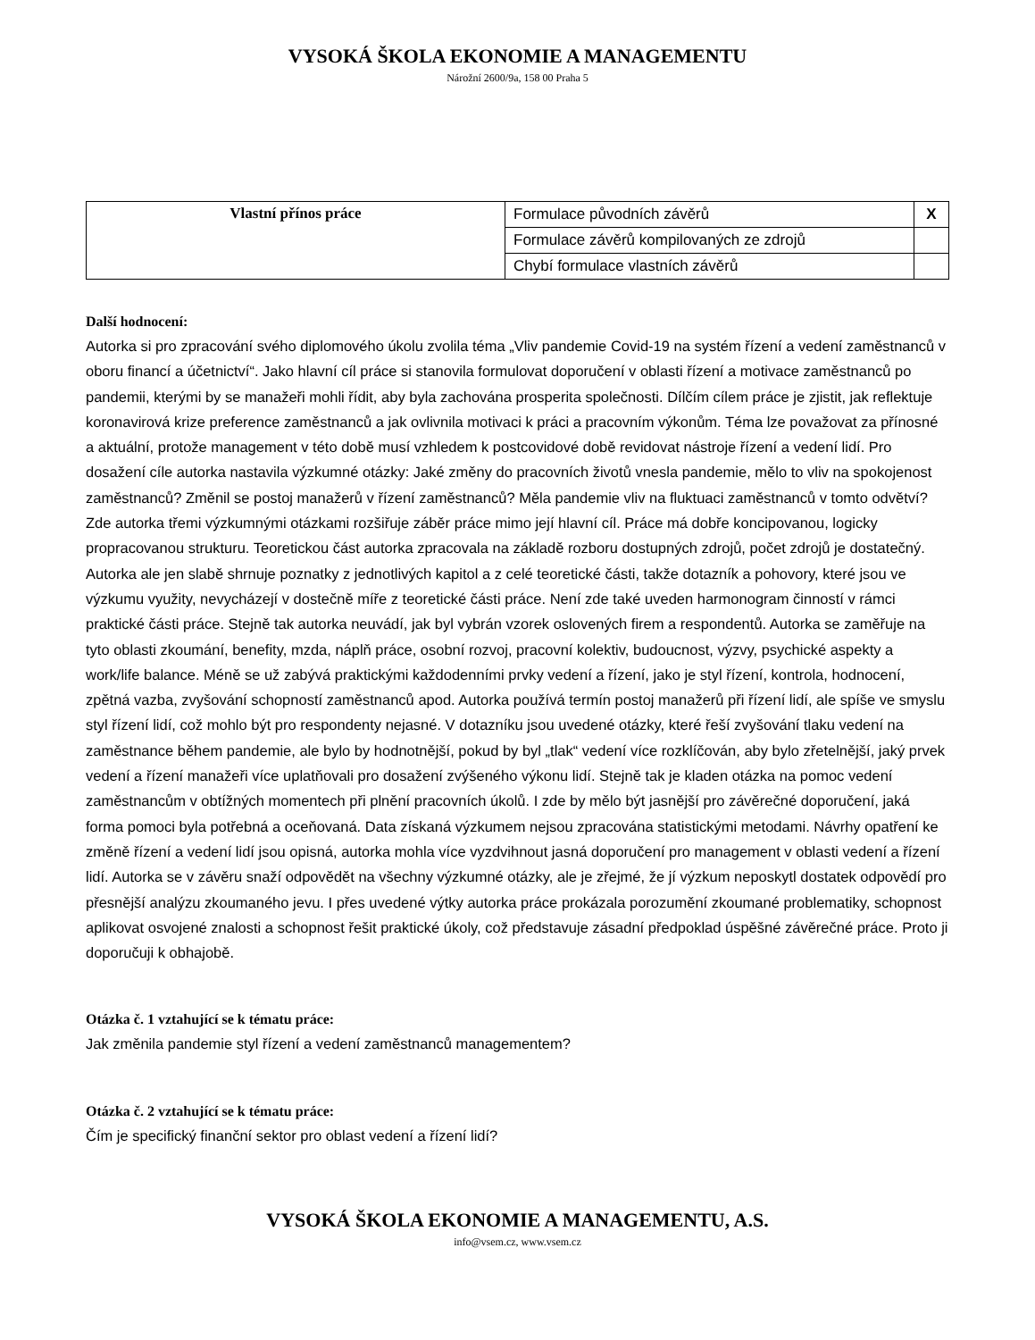VYSOKÁ ŠKOLA EKONOMIE A MANAGEMENTU
Nárožní 2600/9a, 158 00 Praha 5
| Vlastní přínos práce | Formulace původních závěrů | X |
| | Formulace závěrů kompilovaných ze zdrojů | |
| | Chybí formulace vlastních závěrů | |
Další hodnocení:
Autorka si pro zpracování svého diplomového úkolu zvolila téma „Vliv pandemie Covid-19 na systém řízení a vedení zaměstnanců v oboru financí a účetnictví“. Jako hlavní cíl práce si stanovila formulovat doporučení v oblasti řízení a motivace zaměstnanců po pandemii, kterými by se manažeři mohli řídit, aby byla zachována prosperita společnosti. Dílčím cílem práce je zjistit, jak reflektuje koronavirová krize preference zaměstnanců a jak ovlivnila motivaci k práci a pracovním výkonům. Téma lze považovat za přínosné a aktuální, protože management v této době musí vzhledem k postcovidové době revidovat nástroje řízení a vedení lidí. Pro dosažení cíle autorka nastavila výzkumné otázky: Jaké změny do pracovních životů vnesla pandemie, mělo to vliv na spokojenost zaměstnanců? Změnil se postoj manažerů v řízení zaměstnanců? Měla pandemie vliv na fluktuaci zaměstnanců v tomto odvětví? Zde autorka třemi výzkumnými otázkami rozšiřuje záběr práce mimo její hlavní cíl. Práce má dobře koncipovanou, logicky propracovanou strukturu. Teoretickou část autorka zpracovala na základě rozboru dostupných zdrojů, počet zdrojů je dostatečný. Autorka ale jen slabě shrnuje poznatky z jednotlivých kapitol a z celé teoretické části, takže dotazník a pohovory, které jsou ve výzkumu využity, nevycházejí v dostečně míře z teoretické části práce. Není zde také uveden harmonogram činností v rámci praktické části práce. Stejně tak autorka neuvádí, jak byl vybrán vzorek oslovených firem a respondentů. Autorka se zaměřuje na tyto oblasti zkoumání, benefity, mzda, náplň práce, osobní rozvoj, pracovní kolektiv, budoucnost, výzvy, psychické aspekty a work/life balance. Méně se už zabývá praktickými každodenními prvky vedení a řízení, jako je styl řízení, kontrola, hodnocení, zpětná vazba, zvyšování schopností zaměstnanců apod. Autorka používá termín postoj manažerů při řízení lidí, ale spíše ve smyslu styl řízení lidí, což mohlo být pro respondenty nejasné. V dotazníku jsou uvedené otázky, které řeší zvyšování tlaku vedení na zaměstnance během pandemie, ale bylo by hodnotnější, pokud by byl „tlak“ vedení více rozklíčován, aby bylo zřetelnější, jaký prvek vedení a řízení manažeři více uplatňovali pro dosažení zvýšeného výkonu lidí. Stejně tak je kladen otázka na pomoc vedení zaměstnancům v obtížných momentech při plnění pracovních úkolů. I zde by mělo být jasnější pro závěrečné doporučení, jaká forma pomoci byla potřebná a oceňovaná. Data získaná výzkumem nejsou zpracována statistickými metodami. Návrhy opatření ke změně řízení a vedení lidí jsou opisná, autorka mohla více vyzdvihnout jasná doporučení pro management v oblasti vedení a řízení lidí. Autorka se v závěru snaží odpovědět na všechny výzkumné otázky, ale je zřejmé, že jí výzkum neposkytl dostatek odpovědí pro přesnější analýzu zkoumaného jevu. I přes uvedené výtky autorka práce prokázala porozumění zkoumané problematiky, schopnost aplikovat osvojené znalosti a schopnost řešit praktické úkoly, což představuje zásadní předpoklad úspěšné závěrečné práce. Proto ji doporučuji k obhajobě.
Otázka č. 1 vztahující se k tématu práce:
Jak změnila pandemie styl řízení a vedení zaměstnanců managementem?
Otázka č. 2 vztahující se k tématu práce:
Čím je specifický finanční sektor pro oblast vedení a řízení lidí?
VYSOKÁ ŠKOLA EKONOMIE A MANAGEMENTU, A.S.
info@vsem.cz, www.vsem.cz